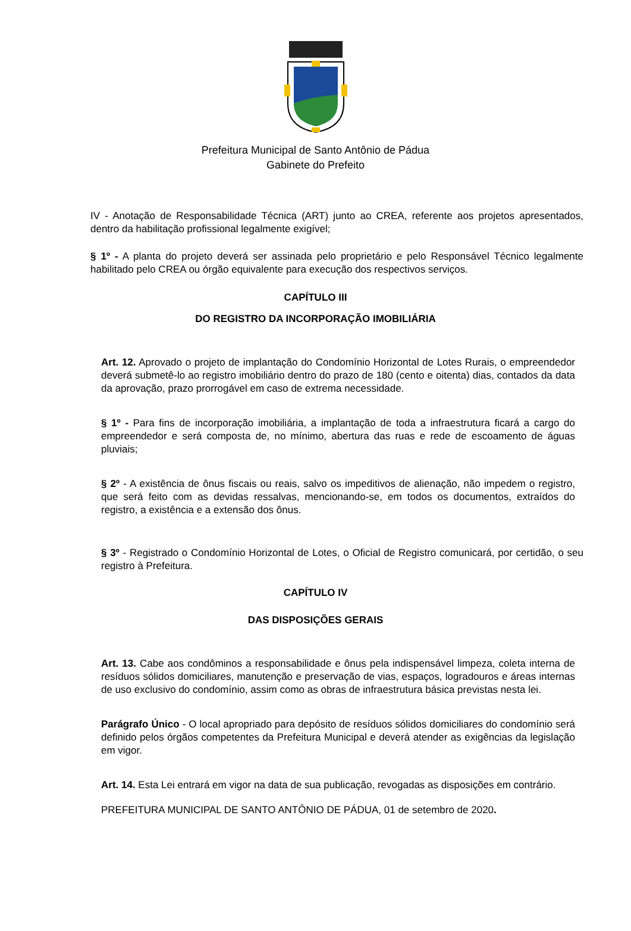Prefeitura Municipal de Santo Antônio de Pádua
Gabinete do Prefeito
IV - Anotação de Responsabilidade Técnica (ART) junto ao CREA, referente aos projetos apresentados, dentro da habilitação profissional legalmente exigível;
§ 1º - A planta do projeto deverá ser assinada pelo proprietário e pelo Responsável Técnico legalmente habilitado pelo CREA ou órgão equivalente para execução dos respectivos serviços.
CAPÍTULO III
DO REGISTRO DA INCORPORAÇÃO IMOBILIÁRIA
Art. 12. Aprovado o projeto de implantação do Condomínio Horizontal de Lotes Rurais, o empreendedor deverá submetê-lo ao registro imobiliário dentro do prazo de 180 (cento e oitenta) dias, contados da data da aprovação, prazo prorrogável em caso de extrema necessidade.
§ 1º - Para fins de incorporação imobiliária, a implantação de toda a infraestrutura ficará a cargo do empreendedor e será composta de, no mínimo, abertura das ruas e rede de escoamento de águas pluviais;
§ 2º - A existência de ônus fiscais ou reais, salvo os impeditivos de alienação, não impedem o registro, que será feito com as devidas ressalvas, mencionando-se, em todos os documentos, extraídos do registro, a existência e a extensão dos ônus.
§ 3º - Registrado o Condomínio Horizontal de Lotes, o Oficial de Registro comunicará, por certidão, o seu registro à Prefeitura.
CAPÍTULO IV
DAS DISPOSIÇÕES GERAIS
Art. 13. Cabe aos condôminos a responsabilidade e ônus pela indispensável limpeza, coleta interna de resíduos sólidos domiciliares, manutenção e preservação de vias, espaços, logradouros e áreas internas de uso exclusivo do condomínio, assim como as obras de infraestrutura básica previstas nesta lei.
Parágrafo Único - O local apropriado para depósito de resíduos sólidos domiciliares do condomínio será definido pelos órgãos competentes da Prefeitura Municipal e deverá atender as exigências da legislação em vigor.
Art. 14. Esta Lei entrará em vigor na data de sua publicação, revogadas as disposições em contrário.
PREFEITURA MUNICIPAL DE SANTO ANTÔNIO DE PÁDUA, 01 de setembro de 2020.